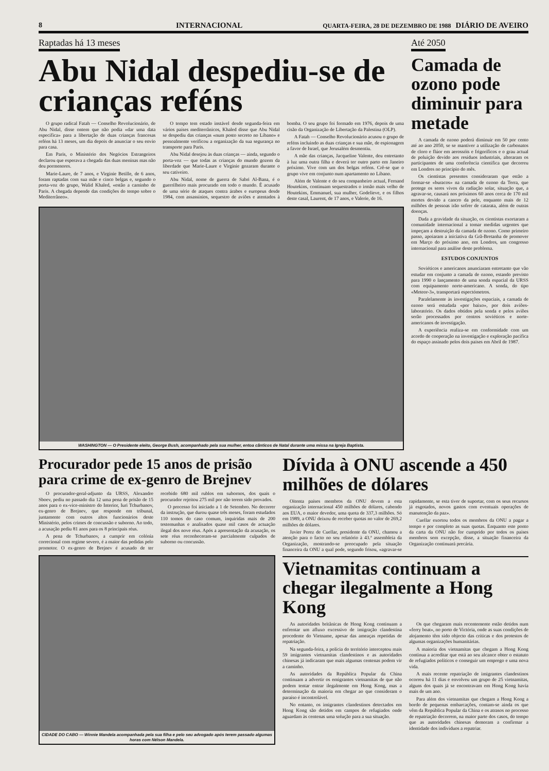8 INTERNACIONAL QUARTA-FEIRA, 28 DE DEZEMBRO DE 1988 DIÁRIO DE AVEIRO
Raptadas há 13 meses
Abu Nidal despediu-se de crianças reféns
O grupo radical Fatah — Conselho Revolucionário, de Abu Nidal, disse ontem que não podia «dar uma data específica» para a libertação de duas crianças francesas reféns há 13 meses, um dia depois de anunciar o seu envio para casa.
Em Paris, o Ministério dos Negócios Estrangeiros declarou que esperava a chegada das duas meninas mas não deu pormenores.
Marie-Laure, de 7 anos, e Virginie Betille, de 6 anos, foram raptadas com sua mãe e cinco belgas e, segundo o porta-voz do grupo, Walid Khaled, «estão a caminho de Paris. A chegada depende das condições do tempo sobre o Mediterrâneo».
O tempo tem estado instável desde segunda-feira em vários países mediterrânicos, Khaled disse que Abu Nidal se despediu das crianças «num posto secreto no Líbano» e pessoalmente verificou a organização da sua segurança no transporte para Paris.
Abu Nidal desejou às duas crianças — ainda, segundo o porta-voz — que todas as crianças do mundo gozem da liberdade que Marie-Laure e Virginie gozaram durante o seu cativeiro.
Abu Nidal, nome de guerra de Sabri Al-Bana, é o guerrilheiro mais procurado em todo o mundo. É acusado de uma série de ataques contra árabes e europeus desde 1984, com assassínios, sequestro de aviões e atentados à bomba. O seu grupo foi formado em 1976, depois de uma cisão da Organização de Libertação da Palestina (OLP).
A Fatah — Conselho Revolucionário acusou o grupo de reféns incluindo as duas crianças e sua mãe, de espionagem a favor de Israel, que Jerusalém desmentiu.
A mãe das crianças, Jacqueline Valente, deu entretanto à luz uma outra filha e deverá ter outro parto em Janeiro próximo. Vive com um dos belgas reféns. Crê-se que o grupo vive em conjunto num apartamento no Líbano.
Além de Valente e do seu companheiro actual, Fernand Houtekins, continuam sequestrados o irmão mais velho de Houtekins, Emmanuel, sua mulher, Godelieve, e os filhos deste casal, Laurent, de 17 anos, e Valerie, de 16.
WASHINGTON — O Presidente eleito, George Bush, acompanhado pela sua mulher, entoa cânticos de Natal durante uma missa na Igreja Baptista.
Até 2050
Camada de ozono pode diminuir para metade
A camada de ozono poderá diminuir em 50 por cento até ao ano 2050, se se mantiver a utilização de carbonatos de cloro e flúor em aerossóis e frigoríficos e o grau actual de poluição devido aos resíduos industriais, alteraram os participantes de uma conferência científica que decorreu em Londres no princípio do mês.
Os cientistas presentes consideraram que estão a formar-se «buracos» na camada de ozono da Terra, que protege os seres vivos da radiação solar, situação que, a agravar-se, causará nos próximos 60 anos cerca de 170 mil mortes devido a cancro da pele, enquanto mais de 12 milhões de pessoas irão sofrer de catarata, além de outras doenças.
Dada a gravidade da situação, os cientistas exortaram a comunidade internacional a tomar medidas urgentes que impeçam a destruição da camada de ozono. Como primeiro passo, apoiaram a iniciativa da Grã-Bretanha de promover em Março do próximo ano, em Londres, um congresso internacional para análise deste problema.
ESTUDOS CONJUNTOS
Soviéticos e americanos anunciaram entretanto que vão estudar em conjunto a camada de ozono, estando previsto para 1990 o lançamento de uma sonda espacial da URSS com equipamento norte-americano. A sonda, do tipo «Meteor-3», transportará espectómetros.
Paralelamente às investigações espaciais, a camada de ozono será estudada «por baixo», por dois aviões-laboratório. Os dados obtidos pela sonda e pelos aviões serão processados por centros soviéticos e norte-americanos de investigação.
A experiência realiza-se em conformidade com um acordo de cooperação na investigação e exploração pacífica do espaço assinado pelos dois países em Abril de 1987.
Procurador pede 15 anos de prisão para crime de ex-genro de Brejnev
O procurador-geral-adjunto da URSS, Alexandre Sboev, pediu no passado dia 12 uma pena de prisão de 15 anos para o ex-vice-ministro do Interior, Iuri Tchurbanov, ex-genro de Brejnev, que responde em tribunal, juntamente com outros altos funcionários deste Ministério, pelos crimes de concussão e suborno. Ao todo, a acusação pediu 81 anos para os 8 principais réus.
A pena de Tchurbanov, a cumprir em colónia correcional com regime severo, é a maior das pedidas pelo promotor. O ex-genro de Brejnev é acusado de ter recebido 680 mil rublos em subornos, dos quais o procurador rejeitou 275 mil por não terem sido provados.
O processo foi iniciado a 1 de Setembro. No decorrer da instrução, que durou quase três meses, foram estudados 110 tomos do caso comum, inquiridas mais de 200 testemunhas e analisados quase mil casos de actuação ilegal dos nove réus. Após a apresentação da acusação, os sete réus reconheceram-se parcialmente culpados de suborno ou concussão.
CIDADE DO CABO — Winnie Mandela acompanhada pela sua filha e pelo seu advogado após terem passado algumas horas com Nélson Mandela.
Dívida à ONU ascende a 450 milhões de dólares
Oitenta países membros da ONU devem a esta organização internacional 450 milhões de dólares, cabendo aos EUA, o maior devedor, uma quota de 337,3 milhões. Só em 1989, a ONU deixou de receber quotas no valor de 269,2 milhões de dólares.
Javier Perez de Cuellar, presidente da ONU, chamou a atenção para o facto no seu relatório à 43.ª assembleia da Organização, mostrando-se preocupado pela situação financeira da ONU a qual pode, segundo frisou, «agravar-se rapidamente, se esta tiver de suportar, com os seus recursos já esgotados, novos gastos com eventuais operações de manutenção da paz».
Cuellar exortou todos os membros da ONU a pagar a tempo e por completo as suas quotas. Enquanto este ponto da carta da ONU não for cumprido por todos os países membros sem excepção, disse, a situação financeira da Organização continuará precária.
Vietnamitas continuam a chegar ilegalmente a Hong Kong
As autoridades britânicas de Hong Kong continuam a enfrentar um afluxo excessivo de imigração clandestina procedente do Vietname, apesar das ameaças repetidas de repatriação.
Na segunda-feira, a polícia do território interceptou mais 59 imigrantes vietnamitas clandestinos e as autoridades chinesas já indicaram que mais algumas centenas podem vir a caminho.
As autoridades da República Popular da China continuam a advertir os emigrantes vietnamitas de que não podem tentar entrar ilegalmente em Hong Kong, mas a determinação da maioria em chegar ao que consideram o paraíso é incontrolável.
No entanto, os imigrantes clandestinos detectados em Hong Kong são detidos em campos de refugiados onde aguardam às centenas uma solução para a sua situação.
Os que chegaram mais recentemente estão detidos num «ferry boat», no porto de Victória, onde as suas condições de alojamento têm sido objecto das críticas e dos protestos de algumas organizações humanitárias.
A maioria dos vietnamitas que chegam a Hong Kong continua a acreditar que está ao seu alcance obter o estatuto de refugiados políticos e conseguir um emprego e uma nova vida.
A mais recente repatriação de imigrantes clandestinos ocorreu há 11 dias e envolveu um grupo de 25 vietnamitas, alguns dos quais já se encontravam em Hong Kong havia mais de um ano.
Para além dos vietnamitas que chegam a Hong Kong a bordo de pequenas embarcações, contam-se ainda os que vêm da República Popular da China e os atrasos no processo de repatriação decorrem, na maior parte dos casos, do tempo que as autoridades chinesas demoram a confirmar a identidade dos indivíduos a repatriar.